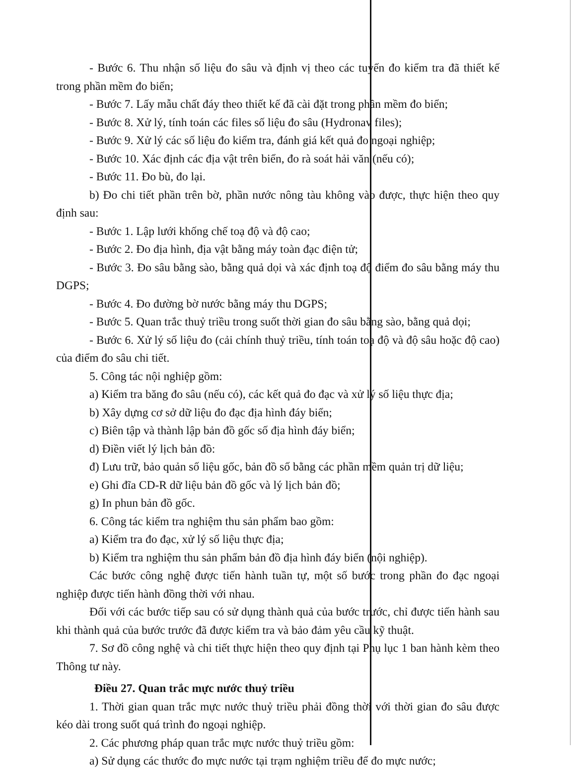- Bước 6. Thu nhận số liệu đo sâu và định vị theo các tuyến đo kiểm tra đã thiết kế trong phần mềm đo biển;
- Bước 7. Lấy mẫu chất đáy theo thiết kế đã cài đặt trong phần mềm đo biển;
- Bước 8. Xử lý, tính toán các files số liệu đo sâu (Hydronav files);
- Bước 9. Xử lý các số liệu đo kiểm tra, đánh giá kết quả đo ngoại nghiệp;
- Bước 10. Xác định các địa vật trên biển, đo rà soát hải văn (nếu có);
- Bước 11. Đo bù, đo lại.
b) Đo chi tiết phần trên bờ, phần nước nông tàu không vào được, thực hiện theo quy định sau:
- Bước 1. Lập lưới khống chế toạ độ và độ cao;
- Bước 2. Đo địa hình, địa vật bằng máy toàn đạc điện tử;
- Bước 3. Đo sâu bằng sào, bằng quả dọi và xác định toạ độ điểm đo sâu bằng máy thu DGPS;
- Bước 4. Đo đường bờ nước bằng máy thu DGPS;
- Bước 5. Quan trắc thuỷ triều trong suốt thời gian đo sâu bằng sào, bằng quả dọi;
- Bước 6. Xử lý số liệu đo (cải chính thuỷ triều, tính toán toạ độ và độ sâu hoặc độ cao) của điểm đo sâu chi tiết.
5. Công tác nội nghiệp gồm:
a) Kiểm tra băng đo sâu (nếu có), các kết quả đo đạc và xử lý số liệu thực địa;
b) Xây dựng cơ sở dữ liệu đo đạc địa hình đáy biển;
c) Biên tập và thành lập bản đồ gốc số địa hình đáy biển;
d) Điền viết lý lịch bản đồ:
đ) Lưu trữ, bảo quản số liệu gốc, bản đồ số bằng các phần mềm quản trị dữ liệu;
e) Ghi đĩa CD-R dữ liệu bản đồ gốc và lý lịch bản đồ;
g) In phun bản đồ gốc.
6. Công tác kiểm tra nghiệm thu sản phẩm bao gồm:
a) Kiểm tra đo đạc, xử lý số liệu thực địa;
b) Kiểm tra nghiệm thu sản phẩm bản đồ địa hình đáy biển (nội nghiệp).
Các bước công nghệ được tiến hành tuần tự, một số bước trong phần đo đạc ngoại nghiệp được tiến hành đồng thời với nhau.
Đối với các bước tiếp sau có sử dụng thành quả của bước trước, chỉ được tiến hành sau khi thành quả của bước trước đã được kiểm tra và bảo đảm yêu cầu kỹ thuật.
7. Sơ đồ công nghệ và chi tiết thực hiện theo quy định tại Phụ lục 1 ban hành kèm theo Thông tư này.
Điều 27. Quan trắc mực nước thuỷ triều
1. Thời gian quan trắc mực nước thuỷ triều phải đồng thời với thời gian đo sâu được kéo dài trong suốt quá trình đo ngoại nghiệp.
2. Các phương pháp quan trắc mực nước thuỷ triều gồm:
a) Sử dụng các thước đo mực nước tại trạm nghiệm triều để đo mực nước;